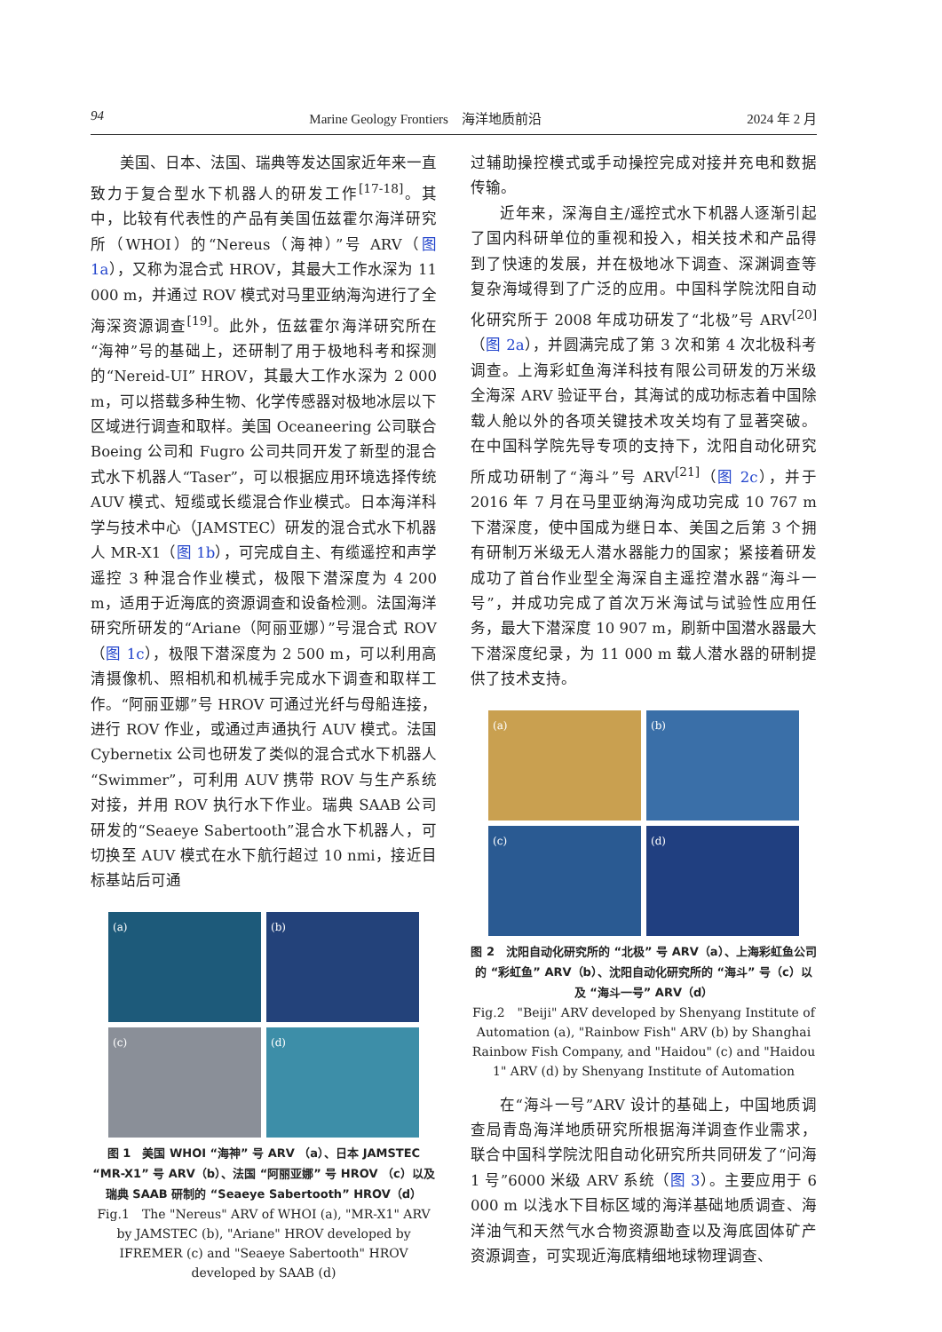94 Marine Geology Frontiers　海洋地质前沿 2024 年 2 月
美国、日本、法国、瑞典等发达国家近年来一直致力于复合型水下机器人的研发工作<sup>[17-18]</sup>。其中，比较有代表性的产品有美国伍兹霍尔海洋研究所（WHOI）的“Nereus（海神）”号 ARV（图 1a），又称为混合式 HROV，其最大工作水深为 11 000 m，并通过 ROV 模式对马里亚纳海沟进行了全海深资源调查<sup>[19]</sup>。此外，伍兹霍尔海洋研究所在“海神”号的基础上，还研制了用于极地科考和探测的“Nereid-UI” HROV，其最大工作水深为 2 000 m，可以搭载多种生物、化学传感器对极地冰层以下区域进行调查和取样。美国 Oceaneering 公司联合 Boeing 公司和 Fugro 公司共同开发了新型的混合式水下机器人“Taser”，可以根据应用环境选择传统 AUV 模式、短缆或长缆混合作业模式。日本海洋科学与技术中心（JAMSTEC）研发的混合式水下机器人 MR-X1（图 1b），可完成自主、有缆遥控和声学遥控 3 种混合作业模式，极限下潜深度为 4 200 m，适用于近海底的资源调查和设备检测。法国海洋研究所研发的“Ariane（阿丽亚娜）”号混合式 ROV（图 1c），极限下潜深度为 2 500 m，可以利用高清摄像机、照相机和机械手完成水下调查和取样工作。“阿丽亚娜”号 HROV 可通过光纤与母船连接，进行 ROV 作业，或通过声通执行 AUV 模式。法国 Cybernetix 公司也研发了类似的混合式水下机器人“Swimmer”，可利用 AUV 携带 ROV 与生产系统对接，并用 ROV 执行水下作业。瑞典 SAAB 公司研发的“Seaeye Sabertooth”混合水下机器人，可切换至 AUV 模式在水下航行超过 10 nmi，接近目标基站后可通
(a)
(b)
(c)
(d)
图 1　美国 WHOI “海神” 号 ARV （a）、日本 JAMSTEC “MR-X1” 号 ARV（b）、法国 “阿丽亚娜” 号 HROV （c）以及瑞典 SAAB 研制的 “Seaeye Sabertooth” HROV（d）
Fig.1　The "Nereus" ARV of WHOI (a), "MR-X1" ARV by JAMSTEC (b), "Ariane" HROV developed by IFREMER (c) and "Seaeye Sabertooth" HROV developed by SAAB (d)
过辅助操控模式或手动操控完成对接并充电和数据传输。
近年来，深海自主/遥控式水下机器人逐渐引起了国内科研单位的重视和投入，相关技术和产品得到了快速的发展，并在极地冰下调查、深渊调查等复杂海域得到了广泛的应用。中国科学院沈阳自动化研究所于 2008 年成功研发了“北极”号 ARV<sup>[20]</sup>（图 2a），并圆满完成了第 3 次和第 4 次北极科考调查。上海彩虹鱼海洋科技有限公司研发的万米级全海深 ARV 验证平台，其海试的成功标志着中国除载人舱以外的各项关键技术攻关均有了显著突破。在中国科学院先导专项的支持下，沈阳自动化研究所成功研制了“海斗”号 ARV<sup>[21]</sup>（图 2c），并于 2016 年 7 月在马里亚纳海沟成功完成 10 767 m 下潜深度，使中国成为继日本、美国之后第 3 个拥有研制万米级无人潜水器能力的国家；紧接着研发成功了首台作业型全海深自主遥控潜水器“海斗一号”，并成功完成了首次万米海试与试验性应用任务，最大下潜深度 10 907 m，刷新中国潜水器最大下潜深度纪录，为 11 000 m 载人潜水器的研制提供了技术支持。
(a)
(b)
(c)
(d)
图 2　沈阳自动化研究所的 “北极” 号 ARV（a）、上海彩虹鱼公司的 “彩虹鱼” ARV（b）、沈阳自动化研究所的 “海斗” 号（c）以及 “海斗一号” ARV（d）
Fig.2　"Beiji" ARV developed by Shenyang Institute of Automation (a), "Rainbow Fish" ARV (b) by Shanghai Rainbow Fish Company, and "Haidou" (c) and "Haidou 1" ARV (d) by Shenyang Institute of Automation
在“海斗一号”ARV 设计的基础上，中国地质调查局青岛海洋地质研究所根据海洋调查作业需求，联合中国科学院沈阳自动化研究所共同研发了“问海 1 号”6000 米级 ARV 系统（图 3）。主要应用于 6 000 m 以浅水下目标区域的海洋基础地质调查、海洋油气和天然气水合物资源勘查以及海底固体矿产资源调查，可实现近海底精细地球物理调查、